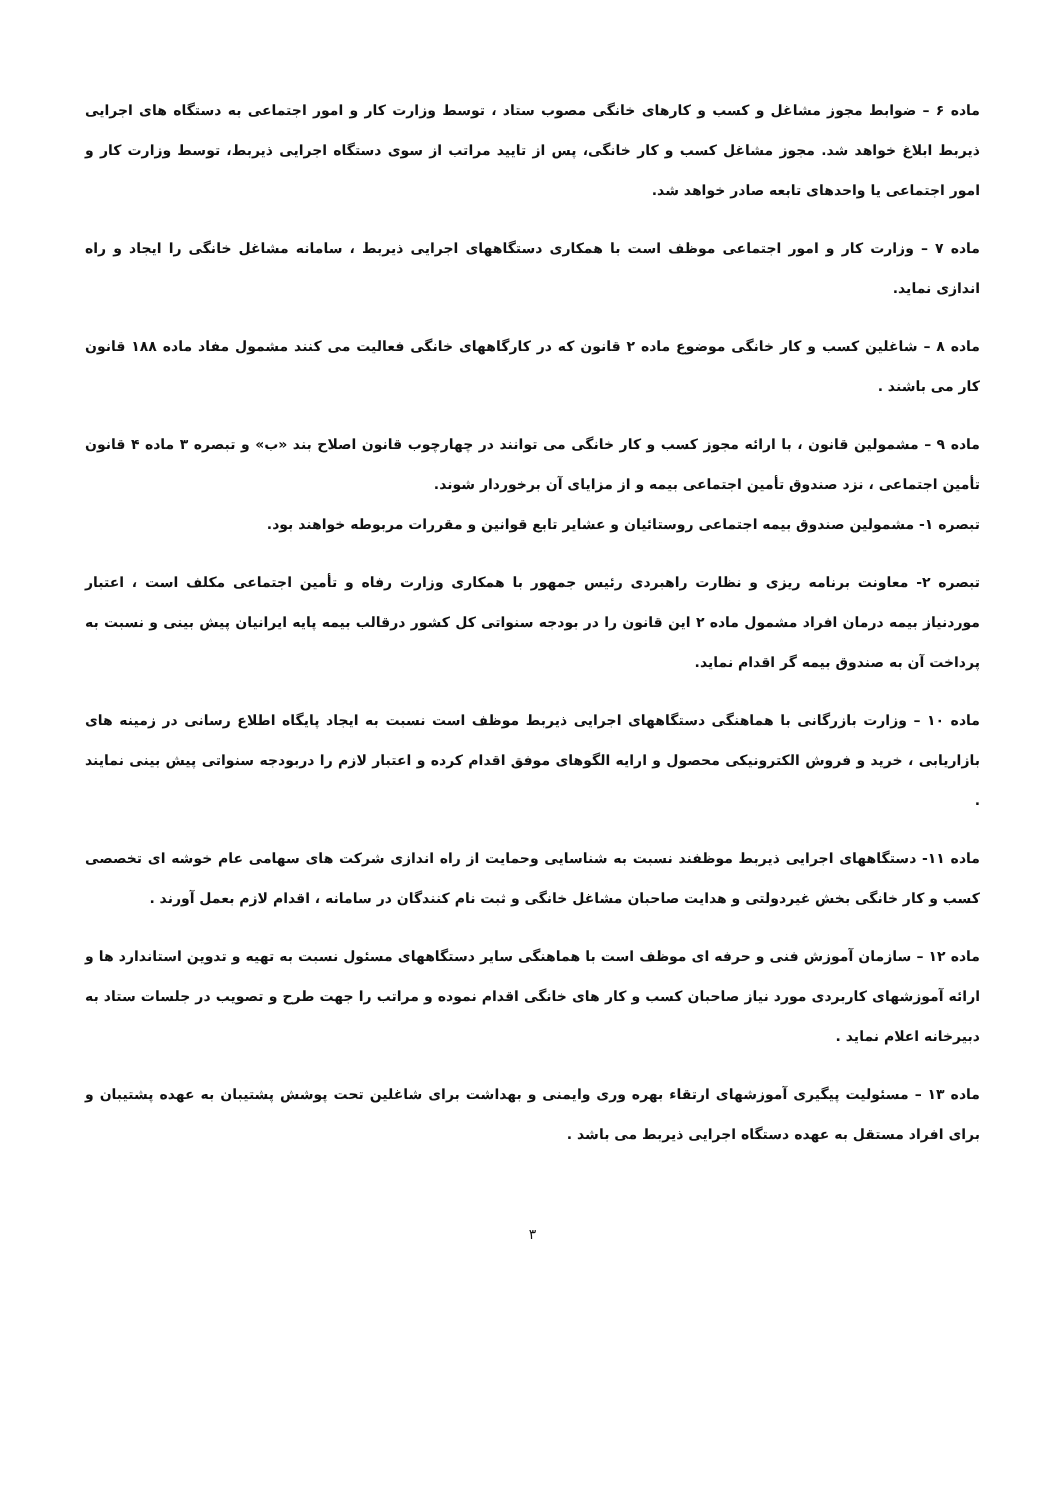ماده ۶ – ضوابط مجوز مشاغل و کسب و کارهای خانگی مصوب ستاد ، توسط وزارت کار و امور اجتماعی به دستگاه های اجرایی ذیربط ابلاغ خواهد شد. مجوز مشاغل کسب و کار خانگی، پس از تایید مراتب از سوی دستگاه اجرایی ذیربط، توسط وزارت کار و امور اجتماعی یا واحدهای تابعه صادر خواهد شد.
ماده ۷ – وزارت کار و امور اجتماعی موظف است با همکاری دستگاههای اجرایی ذیربط ، سامانه مشاغل خانگی را ایجاد و راه اندازی نماید.
ماده ۸ – شاغلین کسب و کار خانگی موضوع ماده ۲ قانون که در کارگاههای خانگی فعالیت می کنند مشمول مفاد ماده ۱۸۸ قانون کار می باشند .
ماده ۹ – مشمولین قانون ، با ارائه مجوز کسب و کار خانگی می توانند در چهارچوب قانون اصلاح بند «ب» و تبصره ۳ ماده ۴ قانون تأمین اجتماعی ، نزد صندوق تأمین اجتماعی بیمه و از مزایای آن برخوردار شوند.
تبصره ۱- مشمولین صندوق بیمه اجتماعی روستائیان و عشایر تابع قوانین و مقررات مربوطه خواهند بود.
تبصره ۲- معاونت برنامه ریزی و نظارت راهبردی رئیس جمهور با همکاری وزارت رفاه و تأمین اجتماعی مکلف است ، اعتبار موردنیاز بیمه درمان افراد مشمول ماده ۲ این قانون را در بودجه سنواتی کل کشور درقالب بیمه پایه ایرانیان پیش بینی و نسبت به پرداخت آن به صندوق بیمه گر اقدام نماید.
ماده ۱۰ – وزارت بازرگانی با هماهنگی دستگاههای اجرایی ذیربط موظف است نسبت به ایجاد پایگاه اطلاع رسانی در زمینه های بازاریابی ، خرید و فروش الکترونیکی محصول و ارایه الگوهای موفق اقدام کرده و اعتبار لازم را دربودجه سنواتی پیش بینی نمایند .
ماده ۱۱- دستگاههای اجرایی ذیربط موظفند نسبت به شناسایی وحمایت از راه اندازی شرکت های سهامی عام خوشه ای تخصصی کسب و کار خانگی بخش غیردولتی و هدایت صاحبان مشاغل خانگی و ثبت نام کنندگان در سامانه ، اقدام لازم بعمل آورند .
ماده ۱۲ – سازمان آموزش فنی و حرفه ای موظف است با هماهنگی سایر دستگاههای مسئول نسبت به تهیه و تدوین استاندارد ها و ارائه آموزشهای کاربردی مورد نیاز صاحبان کسب و کار های خانگی اقدام نموده و مراتب را جهت طرح و تصویب در جلسات ستاد به دبیرخانه اعلام نماید .
ماده ۱۳ – مسئولیت پیگیری آموزشهای ارتقاء بهره وری وایمنی و بهداشت برای شاغلین تحت پوشش پشتیبان به عهده پشتیبان و برای افراد مستقل به عهده دستگاه اجرایی ذیربط می باشد .
۳